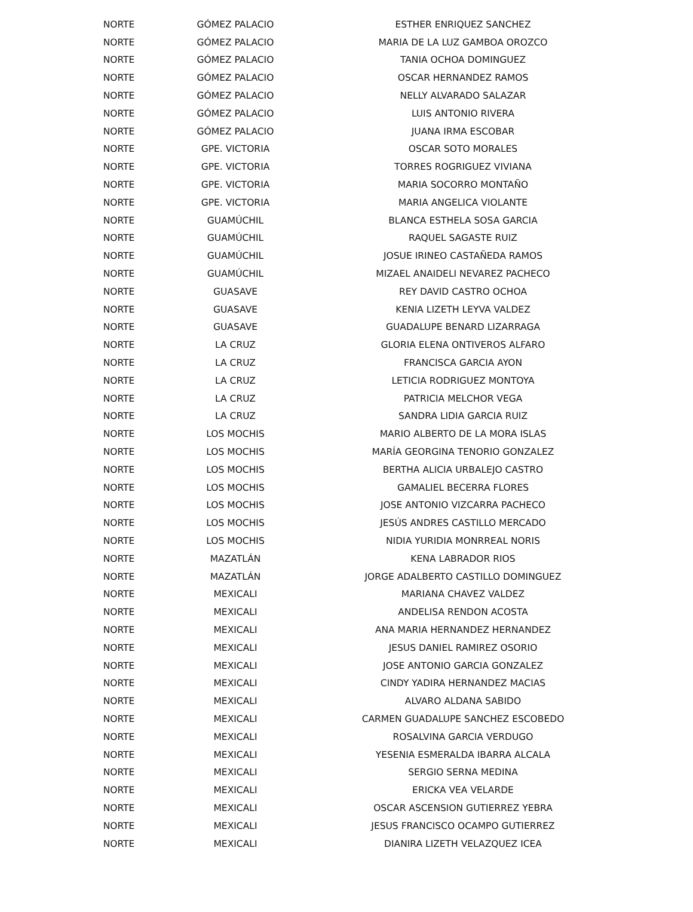| NORTE | GÓMEZ PALACIO | ESTHER ENRIQUEZ SANCHEZ |
| NORTE | GÓMEZ PALACIO | MARIA DE LA LUZ GAMBOA OROZCO |
| NORTE | GÓMEZ PALACIO | TANIA OCHOA DOMINGUEZ |
| NORTE | GÓMEZ PALACIO | OSCAR HERNANDEZ RAMOS |
| NORTE | GÓMEZ PALACIO | NELLY ALVARADO SALAZAR |
| NORTE | GÓMEZ PALACIO | LUIS ANTONIO RIVERA |
| NORTE | GÓMEZ PALACIO | JUANA IRMA ESCOBAR |
| NORTE | GPE. VICTORIA | OSCAR SOTO MORALES |
| NORTE | GPE. VICTORIA | TORRES ROGRIGUEZ VIVIANA |
| NORTE | GPE. VICTORIA | MARIA SOCORRO MONTAÑO |
| NORTE | GPE. VICTORIA | MARIA ANGELICA VIOLANTE |
| NORTE | GUAMÚCHIL | BLANCA ESTHELA SOSA GARCIA |
| NORTE | GUAMÚCHIL | RAQUEL SAGASTE RUIZ |
| NORTE | GUAMÚCHIL | JOSUE IRINEO CASTAÑEDA RAMOS |
| NORTE | GUAMÚCHIL | MIZAEL ANAIDELI NEVAREZ PACHECO |
| NORTE | GUASAVE | REY DAVID CASTRO OCHOA |
| NORTE | GUASAVE | KENIA LIZETH LEYVA VALDEZ |
| NORTE | GUASAVE | GUADALUPE BENARD LIZARRAGA |
| NORTE | LA CRUZ | GLORIA ELENA ONTIVEROS ALFARO |
| NORTE | LA CRUZ | FRANCISCA GARCIA AYON |
| NORTE | LA CRUZ | LETICIA RODRIGUEZ MONTOYA |
| NORTE | LA CRUZ | PATRICIA MELCHOR VEGA |
| NORTE | LA CRUZ | SANDRA LIDIA GARCIA RUIZ |
| NORTE | LOS MOCHIS | MARIO ALBERTO DE LA MORA ISLAS |
| NORTE | LOS MOCHIS | MARÍA GEORGINA TENORIO GONZALEZ |
| NORTE | LOS MOCHIS | BERTHA ALICIA URBALEJO CASTRO |
| NORTE | LOS MOCHIS | GAMALIEL BECERRA FLORES |
| NORTE | LOS MOCHIS | JOSE ANTONIO VIZCARRA PACHECO |
| NORTE | LOS MOCHIS | JESÚS ANDRES CASTILLO MERCADO |
| NORTE | LOS MOCHIS | NIDIA YURIDIA MONRREAL NORIS |
| NORTE | MAZATLÁN | KENA LABRADOR RIOS |
| NORTE | MAZATLÁN | JORGE ADALBERTO CASTILLO DOMINGUEZ |
| NORTE | MEXICALI | MARIANA CHAVEZ VALDEZ |
| NORTE | MEXICALI | ANDELISA RENDON ACOSTA |
| NORTE | MEXICALI | ANA MARIA HERNANDEZ HERNANDEZ |
| NORTE | MEXICALI | JESUS DANIEL RAMIREZ OSORIO |
| NORTE | MEXICALI | JOSE ANTONIO GARCIA GONZALEZ |
| NORTE | MEXICALI | CINDY YADIRA HERNANDEZ MACIAS |
| NORTE | MEXICALI | ALVARO ALDANA SABIDO |
| NORTE | MEXICALI | CARMEN GUADALUPE SANCHEZ ESCOBEDO |
| NORTE | MEXICALI | ROSALVINA GARCIA VERDUGO |
| NORTE | MEXICALI | YESENIA ESMERALDA IBARRA ALCALA |
| NORTE | MEXICALI | SERGIO SERNA MEDINA |
| NORTE | MEXICALI | ERICKA VEA VELARDE |
| NORTE | MEXICALI | OSCAR ASCENSION GUTIERREZ YEBRA |
| NORTE | MEXICALI | JESUS FRANCISCO OCAMPO GUTIERREZ |
| NORTE | MEXICALI | DIANIRA LIZETH VELAZQUEZ ICEA |